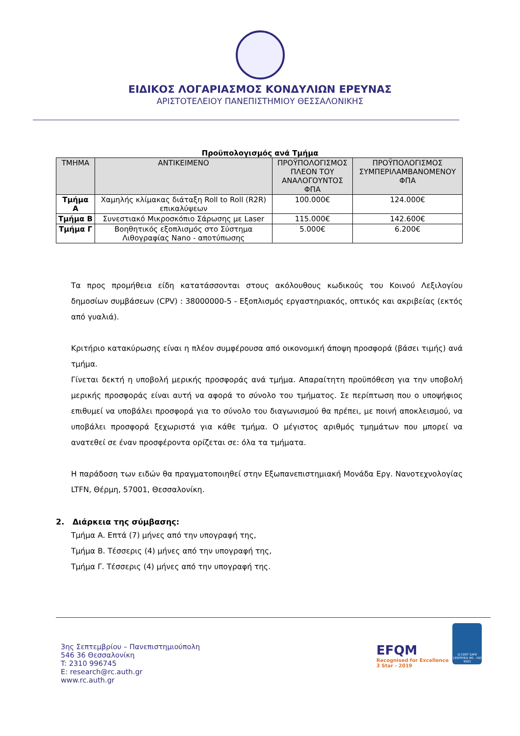ΕΙΔΙΚΟΣ ΛΟΓΑΡΙΑΣΜΟΣ ΚΟΝΔΥΛΙΩΝ ΕΡΕΥΝΑΣ
ΑΡΙΣΤΟΤΕΛΕΙΟΥ ΠΑΝΕΠΙΣΤΗΜΙΟΥ ΘΕΣΣΑΛΟΝΙΚΗΣ
Προϋπολογισμός ανά Τμήμα
| ΤΜΗΜΑ | ΑΝΤΙΚΕΙΜΕΝΟ | ΠΡΟΫΠΟΛΟΓΙΣΜΟΣ ΠΛΕΟΝ ΤΟΥ ΑΝΑΛΟΓΟΥΝΤΟΣ ΦΠΑ | ΠΡΟΫΠΟΛΟΓΙΣΜΟΣ ΣΥΜΠΕΡΙΛΑΜΒΑΝΟΜΕΝΟΥ ΦΠΑ |
| --- | --- | --- | --- |
| Τμήμα Α | Χαμηλής κλίμακας διάταξη Roll to Roll (R2R) επικαλύψεων | 100.000€ | 124.000€ |
| Τμήμα Β | Συνεστιακό Μικροσκόπιο Σάρωσης με Laser | 115.000€ | 142.600€ |
| Τμήμα Γ | Βοηθητικός εξοπλισμός στο Σύστημα Λιθογραφίας Nano - αποτύπωσης | 5.000€ | 6.200€ |
Τα προς προμήθεια είδη κατατάσσονται στους ακόλουθους κωδικούς του Κοινού Λεξιλογίου δημοσίων συμβάσεων (CPV) : 38000000-5 - Εξοπλισμός εργαστηριακός, οπτικός και ακριβείας (εκτός από γυαλιά).
Κριτήριο κατακύρωσης είναι η πλέον συμφέρουσα από οικονομική άποψη προσφορά (βάσει τιμής) ανά τμήμα.
Γίνεται δεκτή η υποβολή μερικής προσφοράς ανά τμήμα. Απαραίτητη προϋπόθεση για την υποβολή μερικής προσφοράς είναι αυτή να αφορά το σύνολο του τμήματος. Σε περίπτωση που ο υποψήφιος επιθυμεί να υποβάλει προσφορά για το σύνολο του διαγωνισμού θα πρέπει, με ποινή αποκλεισμού, να υποβάλει προσφορά ξεχωριστά για κάθε τμήμα. Ο μέγιστος αριθμός τμημάτων που μπορεί να ανατεθεί σε έναν προσφέροντα ορίζεται σε: όλα τα τμήματα.
Η παράδοση των ειδών θα πραγματοποιηθεί στην Εξωπανεπιστημιακή Μονάδα Εργ. Νανοτεχνολογίας LTFN, Θέρμη, 57001, Θεσσαλονίκη.
2. Διάρκεια της σύμβασης:
Τμήμα Α. Επτά (7) μήνες από την υπογραφή της,
Τμήμα Β. Τέσσερις (4) μήνες από την υπογραφή της,
Τμήμα Γ. Τέσσερις (4) μήνες από την υπογραφή της.
3ης Σεπτεμβρίου – Πανεπιστημιούπολη
546 36 Θεσσαλονίκη
T: 2310 996745
E: research@rc.auth.gr
www.rc.auth.gr
EFQM
Recognised for Excellence
3 Star - 2019
Q-CERT SAFE CERTIFIED MS - ISO 9001